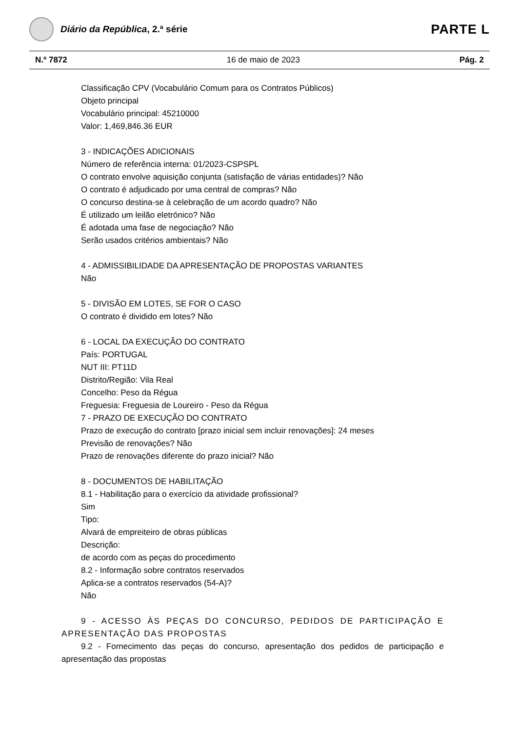Diário da República, 2.ª série
PARTE L
N.º 7872 16 de maio de 2023 Pág. 2
Classificação CPV (Vocabulário Comum para os Contratos Públicos)
Objeto principal
Vocabulário principal: 45210000
Valor: 1,469,846.36 EUR
3 - INDICAÇÕES ADICIONAIS
Número de referência interna: 01/2023-CSPSPL
O contrato envolve aquisição conjunta (satisfação de várias entidades)? Não
O contrato é adjudicado por uma central de compras? Não
O concurso destina-se à celebração de um acordo quadro? Não
É utilizado um leilão eletrónico? Não
É adotada uma fase de negociação? Não
Serão usados critérios ambientais? Não
4 - ADMISSIBILIDADE DA APRESENTAÇÃO DE PROPOSTAS VARIANTES
Não
5 - DIVISÃO EM LOTES, SE FOR O CASO
O contrato é dividido em lotes? Não
6 - LOCAL DA EXECUÇÃO DO CONTRATO
País: PORTUGAL
NUT III: PT11D
Distrito/Região: Vila Real
Concelho: Peso da Régua
Freguesia: Freguesia de Loureiro - Peso da Régua
7 - PRAZO DE EXECUÇÃO DO CONTRATO
Prazo de execução do contrato [prazo inicial sem incluir renovações]: 24 meses
Previsão de renovações? Não
Prazo de renovações diferente do prazo inicial? Não
8 - DOCUMENTOS DE HABILITAÇÃO
8.1 - Habilitação para o exercício da atividade profissional?
Sim
Tipo:
Alvará de empreiteiro de obras públicas
Descrição:
de acordo com as peças do procedimento
8.2 - Informação sobre contratos reservados
Aplica-se a contratos reservados (54-A)?
Não
9 - ACESSO ÀS PEÇAS DO CONCURSO, PEDIDOS DE PARTICIPAÇÃO E APRESENTAÇÃO DAS PROPOSTAS
9.2 - Fornecimento das peças do concurso, apresentação dos pedidos de participação e apresentação das propostas